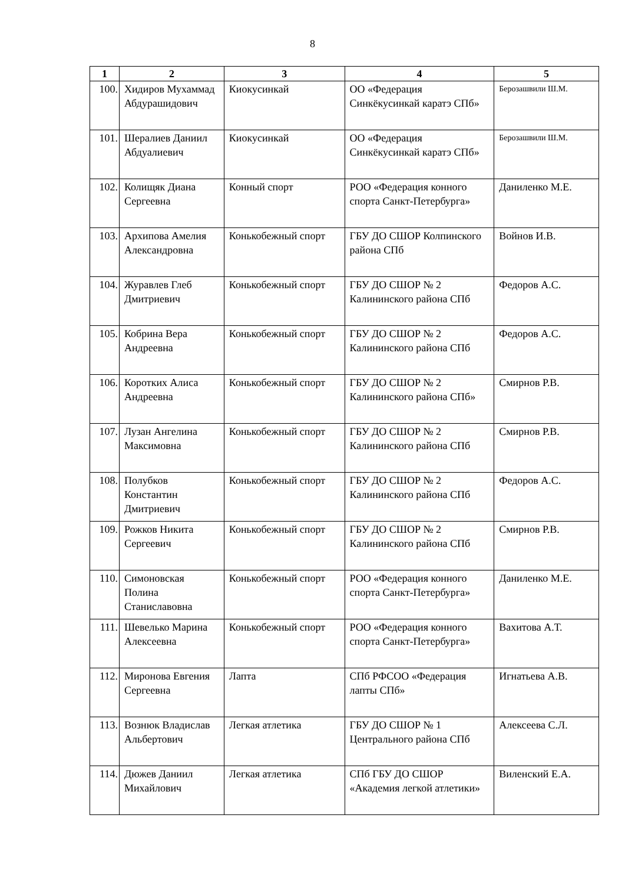8
| 1 | 2 | 3 | 4 | 5 |
| --- | --- | --- | --- | --- |
| 100. | Хидиров Мухаммад Абдурашидович | Киокусинкай | ОО «Федерация Синкёкусинкай каратэ СПб» | Берозашвили Ш.М. |
| 101. | Шералиев Даниил Абдуалиевич | Киокусинкай | ОО «Федерация Синкёкусинкай каратэ СПб» | Берозашвили Ш.М. |
| 102. | Колищяк Диана Сергеевна | Конный спорт | РОО «Федерация конного спорта Санкт-Петербурга» | Даниленко М.Е. |
| 103. | Архипова Амелия Александровна | Конькобежный спорт | ГБУ ДО СШОР Колпинского района СПб | Войнов И.В. |
| 104. | Журавлев Глеб Дмитриевич | Конькобежный спорт | ГБУ ДО СШОР № 2 Калининского района СПб | Федоров А.С. |
| 105. | Кобрина Вера Андреевна | Конькобежный спорт | ГБУ ДО СШОР № 2 Калининского района СПб | Федоров А.С. |
| 106. | Коротких Алиса Андреевна | Конькобежный спорт | ГБУ ДО СШОР № 2 Калининского района СПб» | Смирнов Р.В. |
| 107. | Лузан Ангелина Максимовна | Конькобежный спорт | ГБУ ДО СШОР № 2 Калининского района СПб | Смирнов Р.В. |
| 108. | Полубков Константин Дмитриевич | Конькобежный спорт | ГБУ ДО СШОР № 2 Калининского района СПб | Федоров А.С. |
| 109. | Рожков Никита Сергеевич | Конькобежный спорт | ГБУ ДО СШОР № 2 Калининского района СПб | Смирнов Р.В. |
| 110. | Симоновская Полина Станиславовна | Конькобежный спорт | РОО «Федерация конного спорта Санкт-Петербурга» | Даниленко М.Е. |
| 111. | Шевелько Марина Алексеевна | Конькобежный спорт | РОО «Федерация конного спорта Санкт-Петербурга» | Вахитова А.Т. |
| 112. | Миронова Евгения Сергеевна | Лапта | СПб РФСОО «Федерация лапты СПб» | Игнатьева А.В. |
| 113. | Вознюк Владислав Альбертович | Легкая атлетика | ГБУ ДО СШОР № 1 Центрального района СПб | Алексеева С.Л. |
| 114. | Дюжев Даниил Михайлович | Легкая атлетика | СПб ГБУ ДО СШОР «Академия легкой атлетики» | Виленский Е.А. |